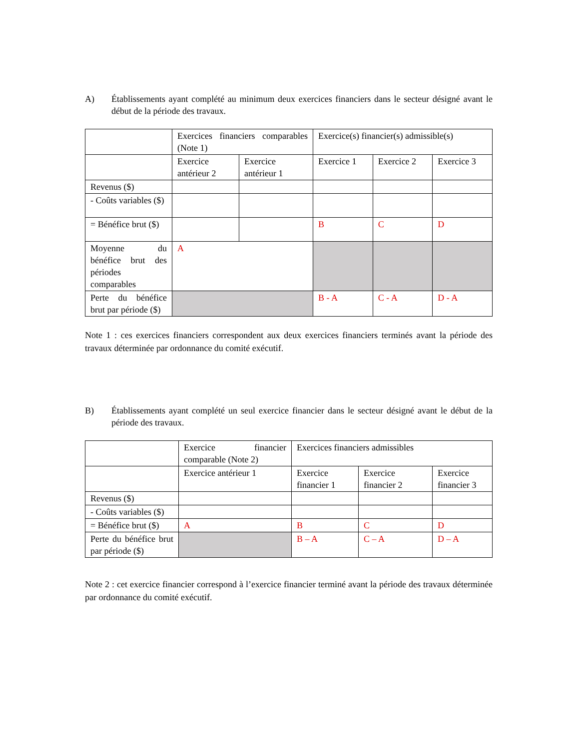A) Établissements ayant complété au minimum deux exercices financiers dans le secteur désigné avant le début de la période des travaux.
| | Exercices financiers comparables (Note 1) | | Exercice(s) financier(s) admissible(s) | | |
| | Exercice antérieur 2 | Exercice antérieur 1 | Exercice 1 | Exercice 2 | Exercice 3 |
| Revenus ($) | | | | | |
| - Coûts variables ($) | | | | | |
| = Bénéfice brut ($) | | | B | C | D |
| Moyenne du bénéfice brut des périodes comparables | A | | | | |
| Perte du bénéfice brut par période ($) | | | B - A | C - A | D - A |
Note 1 : ces exercices financiers correspondent aux deux exercices financiers terminés avant la période des travaux déterminée par ordonnance du comité exécutif.
B) Établissements ayant complété un seul exercice financier dans le secteur désigné avant le début de la période des travaux.
| | Exercice financier comparable (Note 2) | Exercices financiers admissibles | | |
| | Exercice antérieur 1 | Exercice financier 1 | Exercice financier 2 | Exercice financier 3 |
| Revenus ($) | | | | |
| - Coûts variables ($) | | | | |
| = Bénéfice brut ($) | A | B | C | D |
| Perte du bénéfice brut par période ($) | | B – A | C – A | D – A |
Note 2 : cet exercice financier correspond à l’exercice financier terminé avant la période des travaux déterminée par ordonnance du comité exécutif.